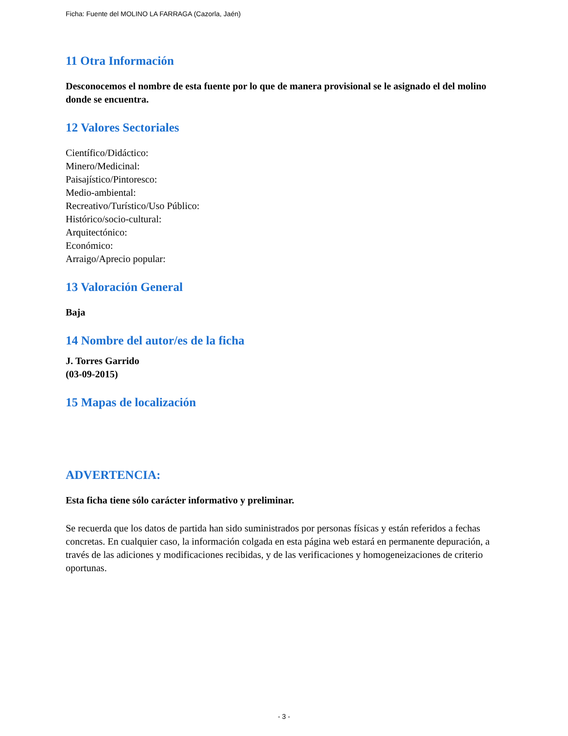Ficha: Fuente del MOLINO LA FARRAGA (Cazorla, Jaén)
11 Otra Información
Desconocemos el nombre de esta fuente por lo que de manera provisional se le asignado el del molino donde se encuentra.
12 Valores Sectoriales
Científico/Didáctico:
Minero/Medicinal:
Paisajístico/Pintoresco:
Medio-ambiental:
Recreativo/Turístico/Uso Público:
Histórico/socio-cultural:
Arquitectónico:
Económico:
Arraigo/Aprecio popular:
13 Valoración General
Baja
14 Nombre del autor/es de la ficha
J. Torres Garrido
(03-09-2015)
15 Mapas de localización
ADVERTENCIA:
Esta ficha tiene sólo carácter informativo y preliminar.
Se recuerda que los datos de partida han sido suministrados por personas físicas y están referidos a fechas concretas. En cualquier caso, la información colgada en esta página web estará en permanente depuración, a través de las adiciones y modificaciones recibidas, y de las verificaciones y homogeneizaciones de criterio oportunas.
- 3 -